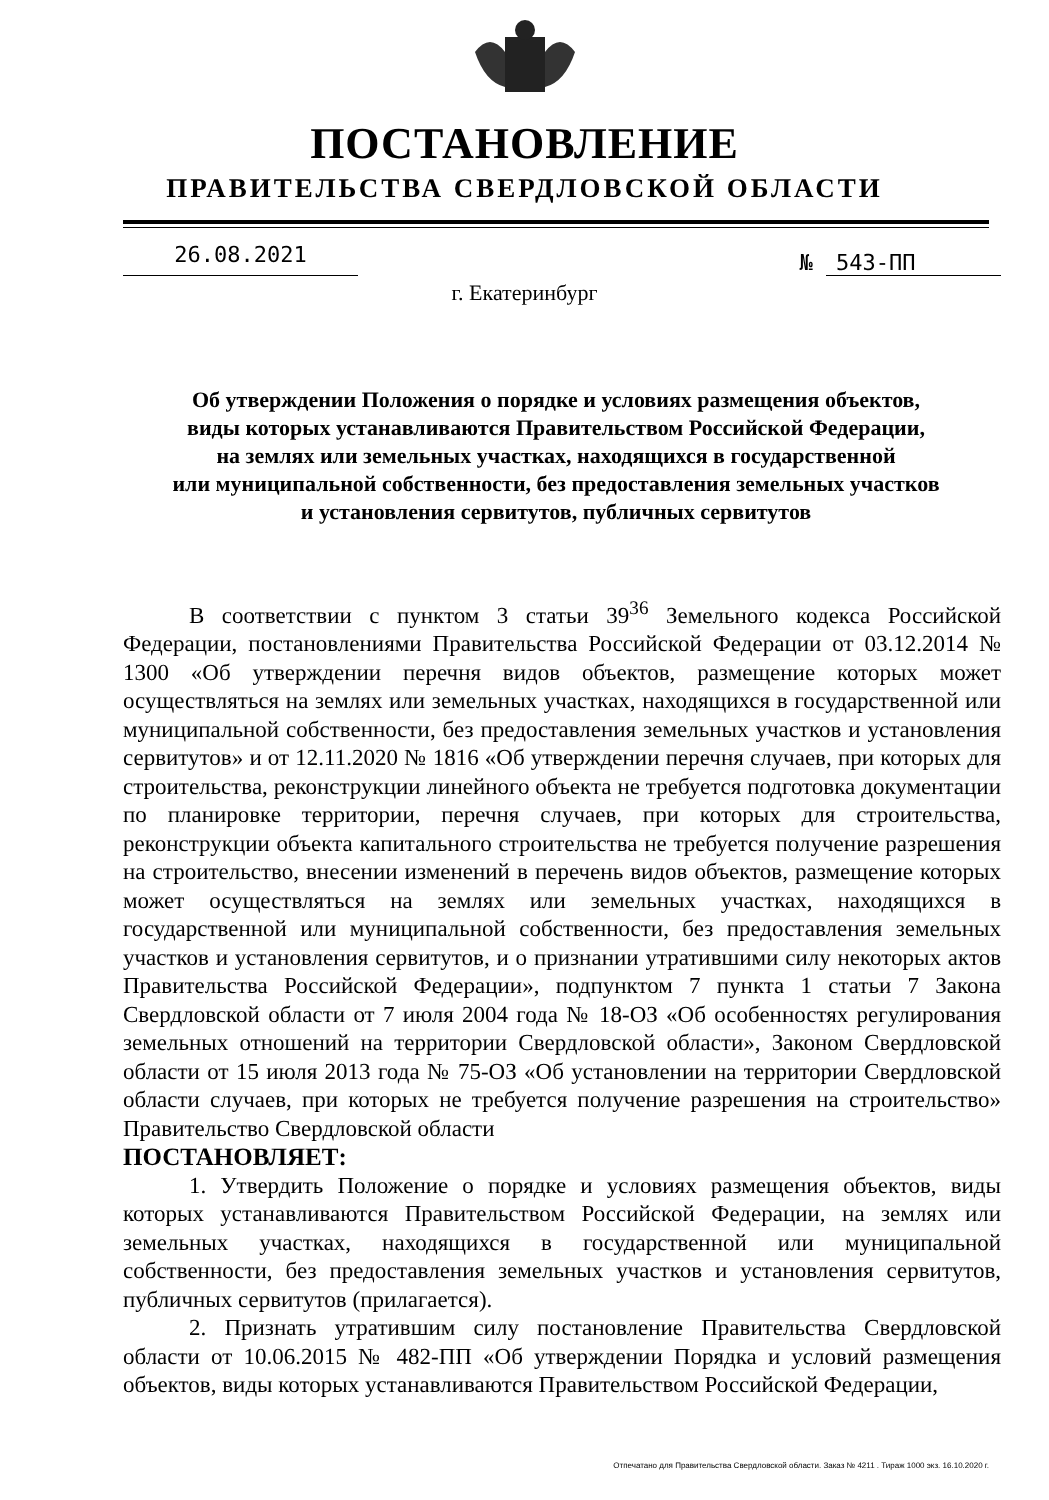ПОСТАНОВЛЕНИЕ
ПРАВИТЕЛЬСТВА СВЕРДЛОВСКОЙ ОБЛАСТИ
26.08.2021
№ 543-ПП
г. Екатеринбург
Об утверждении Положения о порядке и условиях размещения объектов,
виды которых устанавливаются Правительством Российской Федерации,
на землях или земельных участках, находящихся в государственной
или муниципальной собственности, без предоставления земельных участков
и установления сервитутов, публичных сервитутов
В соответствии с пунктом 3 статьи 39<sup>36</sup> Земельного кодекса Российской Федерации, постановлениями Правительства Российской Федерации от 03.12.2014 № 1300 «Об утверждении перечня видов объектов, размещение которых может осуществляться на землях или земельных участках, находящихся в государственной или муниципальной собственности, без предоставления земельных участков и установления сервитутов» и от 12.11.2020 № 1816 «Об утверждении перечня случаев, при которых для строительства, реконструкции линейного объекта не требуется подготовка документации по планировке территории, перечня случаев, при которых для строительства, реконструкции объекта капитального строительства не требуется получение разрешения на строительство, внесении изменений в перечень видов объектов, размещение которых может осуществляться на землях или земельных участках, находящихся в государственной или муниципальной собственности, без предоставления земельных участков и установления сервитутов, и о признании утратившими силу некоторых актов Правительства Российской Федерации», подпунктом 7 пункта 1 статьи 7 Закона Свердловской области от 7 июля 2004 года № 18-ОЗ «Об особенностях регулирования земельных отношений на территории Свердловской области», Законом Свердловской области от 15 июля 2013 года № 75-ОЗ «Об установлении на территории Свердловской области случаев, при которых не требуется получение разрешения на строительство» Правительство Свердловской области
ПОСТАНОВЛЯЕТ:
1. Утвердить Положение о порядке и условиях размещения объектов, виды которых устанавливаются Правительством Российской Федерации, на землях или земельных участках, находящихся в государственной или муниципальной собственности, без предоставления земельных участков и установления сервитутов, публичных сервитутов (прилагается).
2. Признать утратившим силу постановление Правительства Свердловской области от 10.06.2015 № 482-ПП «Об утверждении Порядка и условий размещения объектов, виды которых устанавливаются Правительством Российской Федерации,
Отпечатано для Правительства Свердловской области. Заказ № 4211 . Тираж 1000 экз. 16.10.2020 г.